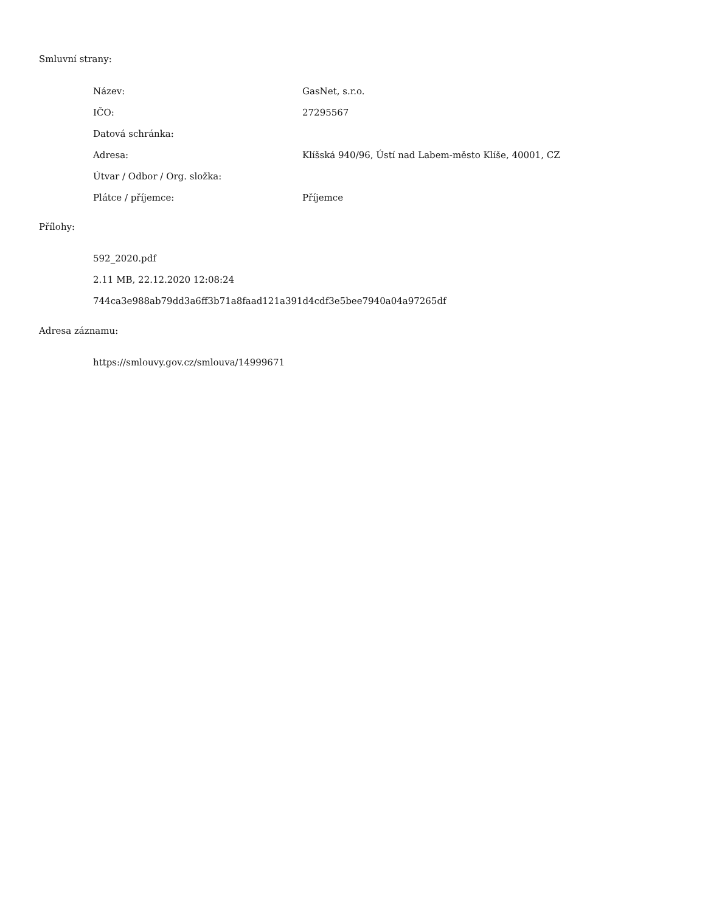Smluvní strany:
| Název: | GasNet, s.r.o. |
| IČO: | 27295567 |
| Datová schránka: | |
| Adresa: | Klíšská 940/96, Ústí nad Labem-město Klíše, 40001, CZ |
| Útvar / Odbor / Org. složka: | |
| Plátce / příjemce: | Příjemce |
Přílohy:
592_2020.pdf
2.11 MB, 22.12.2020 12:08:24
744ca3e988ab79dd3a6ff3b71a8faad121a391d4cdf3e5bee7940a04a97265df
Adresa záznamu:
https://smlouvy.gov.cz/smlouva/14999671